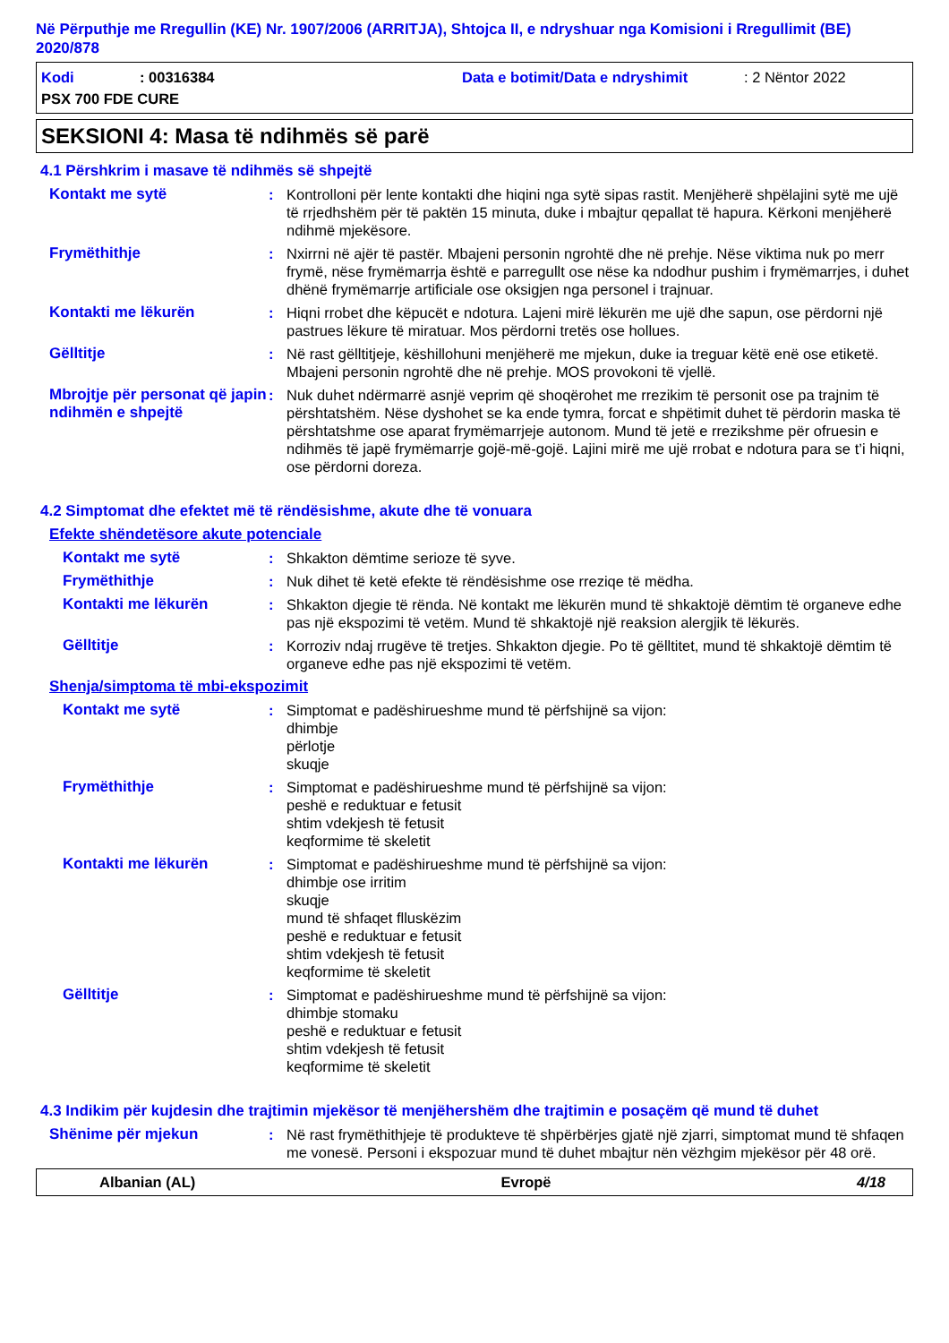Në Përputhje me Rregullin (KE) Nr. 1907/2006 (ARRITJA), Shtojca II, e ndryshuar nga Komisioni i Rregullimit (BE) 2020/878
Kodi: 00316384 Data e botimit/Data e ndryshimit: 2 Nëntor 2022
PSX 700 FDE CURE
SEKSIONI 4: Masa të ndihmës së parë
4.1 Përshkrim i masave të ndihmës së shpejtë
Kontakt me sytë : Kontrolloni për lente kontakti dhe hiqini nga sytë sipas rastit. Menjëherë shpëlajini sytë me ujë të rrjedhshëm për të paktën 15 minuta, duke i mbajtur qepallat të hapura. Kërkoni menjëherë ndihmë mjekësore.
Frymëthithje : Nxirrni në ajër të pastër. Mbajeni personin ngrohtë dhe në prehje. Nëse viktima nuk po merr frymë, nëse frymëmarrja është e parregullt ose nëse ka ndodhur pushim i frymëmarrjes, i duhet dhënë frymëmarrje artificiale ose oksigjen nga personel i trajnuar.
Kontakti me lëkurën : Hiqni rrobet dhe këpucët e ndotura. Lajeni mirë lëkurën me ujë dhe sapun, ose përdorni një pastrues lëkure të miratuar. Mos përdorni tretës ose hollues.
Gëlltitje : Në rast gëlltitjeje, këshillohuni menjëherë me mjekun, duke ia treguar këtë enë ose etiketë. Mbajeni personin ngrohtë dhe në prehje. MOS provokoni të vjellë.
Mbrojtje për personat që japin ndihmën e shpejtë
: Nuk duhet ndërmarrë asnjë veprim që shoqërohet me rrezikim të personit ose pa trajnim të përshtatshëm. Nëse dyshohet se ka ende tymra, forcat e shpëtimit duhet të përdorin maska të përshtatshme ose aparat frymëmarrjeje autonom. Mund të jetë e rrezikshme për ofruesin e ndihmës të japë frymëmarrje gojë-më-gojë. Lajini mirë me ujë rrobat e ndotura para se t’i hiqni, ose përdorni doreza.
4.2 Simptomat dhe efektet më të rëndësishme, akute dhe të vonuara
Efekte shëndetësore akute potenciale
Kontakt me sytë : Shkakton dëmtime serioze të syve.
Frymëthithje : Nuk dihet të ketë efekte të rëndësishme ose rreziqe të mëdha.
Kontakti me lëkurën : Shkakton djegie të rënda. Në kontakt me lëkurën mund të shkaktojë dëmtim të organeve edhe pas një ekspozimi të vetëm. Mund të shkaktojë një reaksion alergjik të lëkurës.
Gëlltitje : Korroziv ndaj rrugëve të tretjes. Shkakton djegie. Po të gëlltitet, mund të shkaktojë dëmtim të organeve edhe pas një ekspozimi të vetëm.
Shenja/simptoma të mbi-ekspozimit
Kontakt me sytë : Simptomat e padëshirueshme mund të përfshijnë sa vijon:
dhimbje
përlotje
skuqje
Frymëthithje : Simptomat e padëshirueshme mund të përfshijnë sa vijon:
peshë e reduktuar e fetusit
shtim vdekjesh të fetusit
keqformime të skeletit
Kontakti me lëkurën : Simptomat e padëshirueshme mund të përfshijnë sa vijon:
dhimbje ose irritim
skuqje
mund të shfaqet flluskëzim
peshë e reduktuar e fetusit
shtim vdekjesh të fetusit
keqformime të skeletit
Gëlltitje : Simptomat e padëshirueshme mund të përfshijnë sa vijon:
dhimbje stomaku
peshë e reduktuar e fetusit
shtim vdekjesh të fetusit
keqformime të skeletit
4.3 Indikim për kujdesin dhe trajtimin mjekësor të menjëhershëm dhe trajtimin e posaçëm që mund të duhet
Shënime për mjekun : Në rast frymëthithjeje të produkteve të shpërbërjes gjatë një zjarri, simptomat mund të shfaqen me vonesë. Personi i ekspozuar mund të duhet mbajtur nën vëzhgim mjekësor për 48 orë.
Albanian (AL) Evropë 4/18